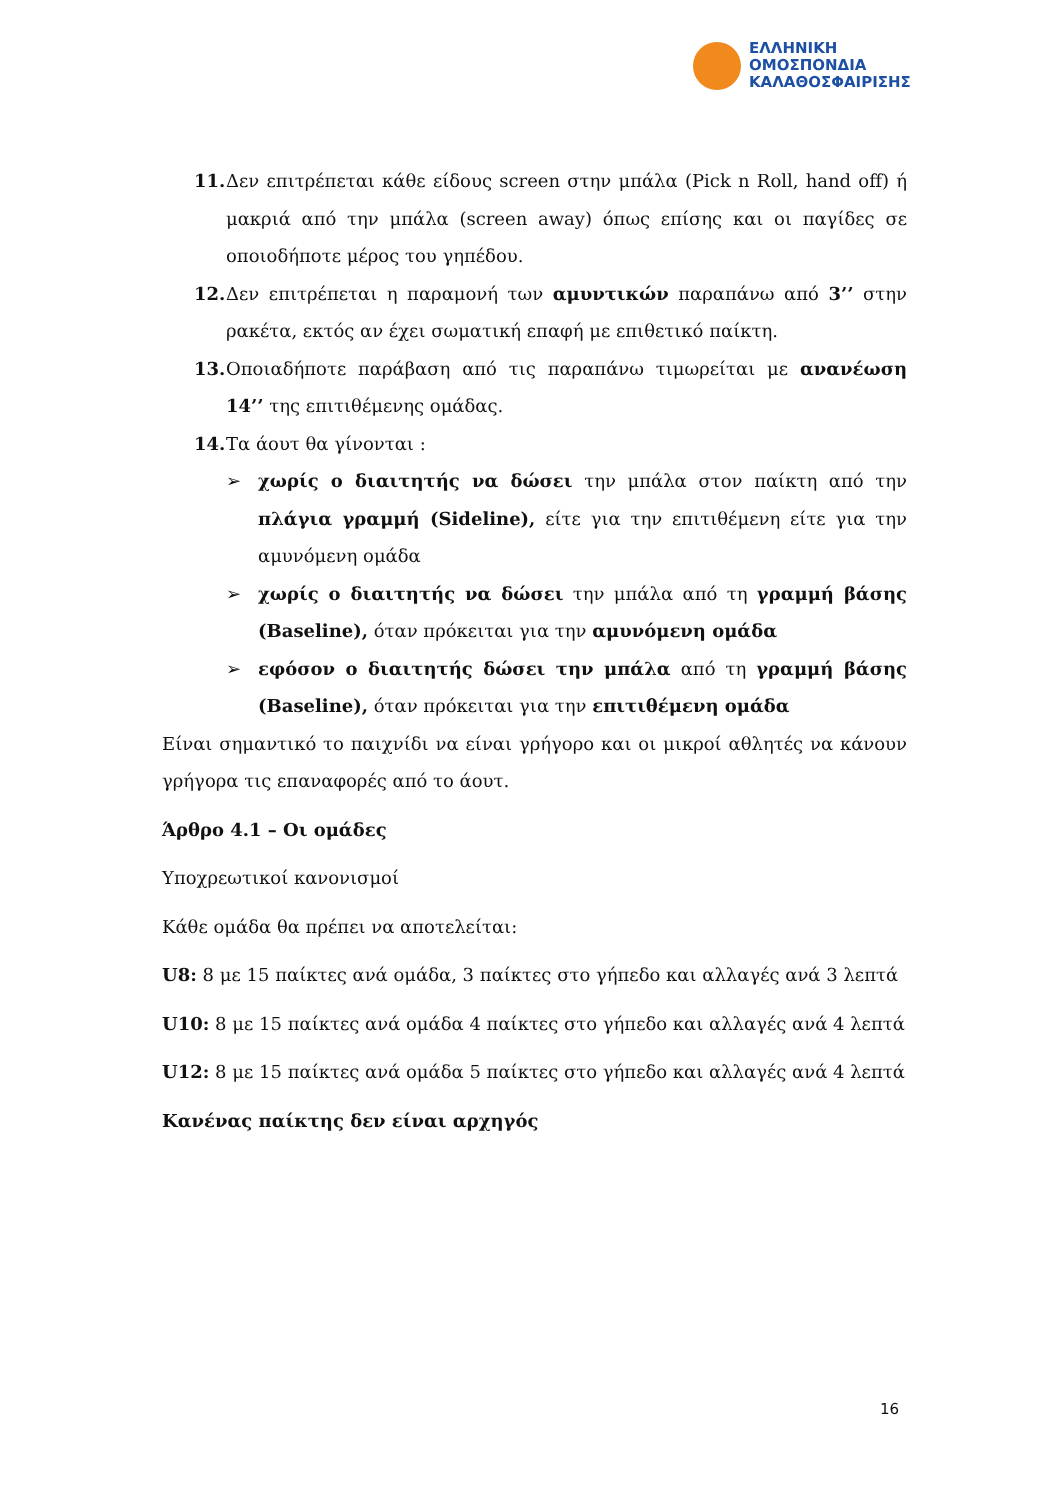ΕΛΛΗΝΙΚΗ
ΟΜΟΣΠΟΝΔΙΑ
ΚΑΛΑΘΟΣΦΑΙΡΙΣΗΣ
11. Δεν επιτρέπεται κάθε είδους screen στην μπάλα (Pick n Roll, hand off) ή μακριά από την μπάλα (screen away) όπως επίσης και οι παγίδες σε οποιοδήποτε μέρος του γηπέδου.
12. Δεν επιτρέπεται η παραμονή των αμυντικών παραπάνω από 3’’ στην ρακέτα, εκτός αν έχει σωματική επαφή με επιθετικό παίκτη.
13. Οποιαδήποτε παράβαση από τις παραπάνω τιμωρείται με ανανέωση 14’’ της επιτιθέμενης ομάδας.
14. Τα άουτ θα γίνονται :
➢ χωρίς ο διαιτητής να δώσει την μπάλα στον παίκτη από την πλάγια γραμμή (Sideline), είτε για την επιτιθέμενη είτε για την αμυνόμενη ομάδα
➢ χωρίς ο διαιτητής να δώσει την μπάλα από τη γραμμή βάσης (Baseline), όταν πρόκειται για την αμυνόμενη ομάδα
➢ εφόσον ο διαιτητής δώσει την μπάλα από τη γραμμή βάσης (Baseline), όταν πρόκειται για την επιτιθέμενη ομάδα
Είναι σημαντικό το παιχνίδι να είναι γρήγορο και οι μικροί αθλητές να κάνουν γρήγορα τις επαναφορές από το άουτ.
Άρθρο 4.1 – Οι ομάδες
Υποχρεωτικοί κανονισμοί
Κάθε ομάδα θα πρέπει να αποτελείται:
U8: 8 με 15 παίκτες ανά ομάδα, 3 παίκτες στο γήπεδο και αλλαγές ανά 3 λεπτά
U10: 8 με 15 παίκτες ανά ομάδα 4 παίκτες στο γήπεδο και αλλαγές ανά 4 λεπτά
U12: 8 με 15 παίκτες ανά ομάδα 5 παίκτες στο γήπεδο και αλλαγές ανά 4 λεπτά
Κανένας παίκτης δεν είναι αρχηγός
16